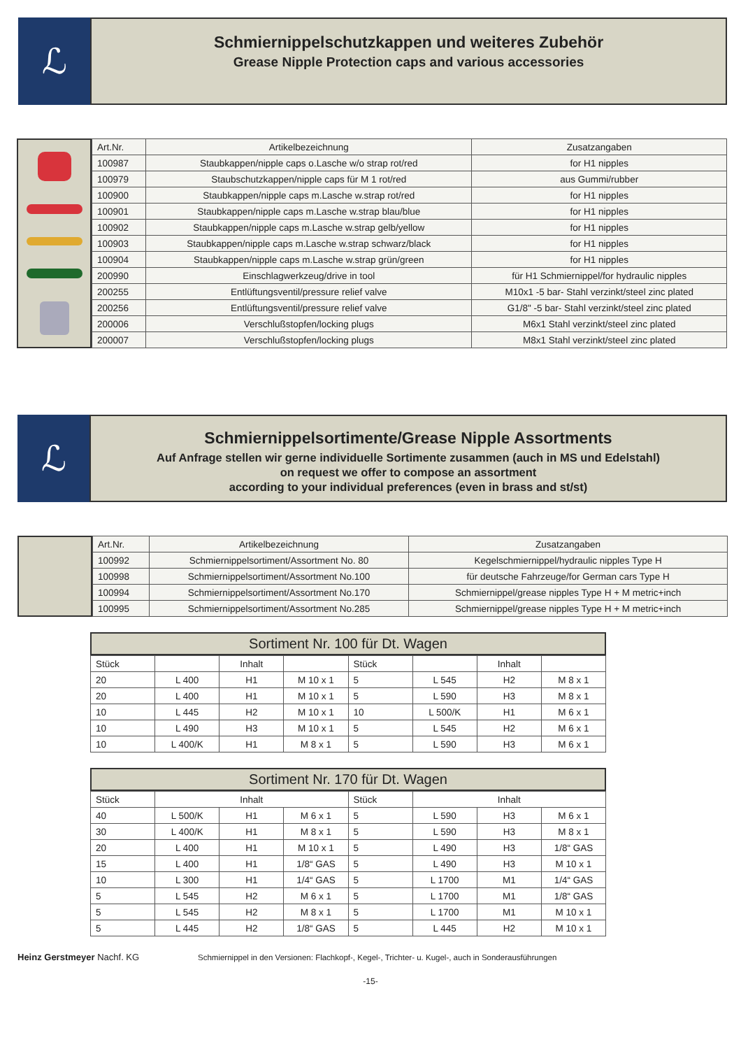ℒ
Schmiernippelschutzkappen und weiteres Zubehör
Grease Nipple Protection caps and various accessories
| Art.Nr. | Artikelbezeichnung | Zusatzangaben |
| --- | --- | --- |
| 100987 | Staubkappen/nipple caps o.Lasche w/o strap rot/red | for H1 nipples |
| 100979 | Staubschutzkappen/nipple caps für M 1 rot/red | aus Gummi/rubber |
| 100900 | Staubkappen/nipple caps m.Lasche w.strap rot/red | for H1 nipples |
| 100901 | Staubkappen/nipple caps m.Lasche w.strap blau/blue | for H1 nipples |
| 100902 | Staubkappen/nipple caps m.Lasche w.strap gelb/yellow | for H1 nipples |
| 100903 | Staubkappen/nipple caps m.Lasche w.strap schwarz/black | for H1 nipples |
| 100904 | Staubkappen/nipple caps m.Lasche w.strap grün/green | for H1 nipples |
| 200990 | Einschlagwerkzeug/drive in tool | für H1 Schmiernippel/for hydraulic nipples |
| 200255 | Entlüftungsventil/pressure relief valve | M10x1 -5 bar- Stahl verzinkt/steel zinc plated |
| 200256 | Entlüftungsventil/pressure relief valve | G1/8" -5 bar- Stahl verzinkt/steel zinc plated |
| 200006 | Verschlußstopfen/locking plugs | M6x1 Stahl verzinkt/steel zinc plated |
| 200007 | Verschlußstopfen/locking plugs | M8x1 Stahl verzinkt/steel zinc plated |
ℒ
Schmiernippelsortimente/Grease Nipple Assortments
Auf Anfrage stellen wir gerne individuelle Sortimente zusammen (auch in MS und Edelstahl)
on request we offer to compose an assortment
according to your individual preferences (even in brass and st/st)
| Art.Nr. | Artikelbezeichnung | Zusatzangaben |
| --- | --- | --- |
| 100992 | Schmiernippelsortiment/Assortment No. 80 | Kegelschmiernippel/hydraulic nipples Type H |
| 100998 | Schmiernippelsortiment/Assortment No.100 | für deutsche Fahrzeuge/for German cars Type H |
| 100994 | Schmiernippelsortiment/Assortment No.170 | Schmiernippel/grease nipples Type H + M metric+inch |
| 100995 | Schmiernippelsortiment/Assortment No.285 | Schmiernippel/grease nipples Type H + M metric+inch |
Sortiment Nr. 100 für Dt. Wagen
| Stück | | Inhalt | | Stück | | Inhalt | |
| --- | --- | --- | --- | --- | --- | --- | --- |
| 20 | L 400 | H1 | M 10 x 1 | 5 | L 545 | H2 | M 8 x 1 |
| 20 | L 400 | H1 | M 10 x 1 | 5 | L 590 | H3 | M 8 x 1 |
| 10 | L 445 | H2 | M 10 x 1 | 10 | L 500/K | H1 | M 6 x 1 |
| 10 | L 490 | H3 | M 10 x 1 | 5 | L 545 | H2 | M 6 x 1 |
| 10 | L 400/K | H1 | M 8 x 1 | 5 | L 590 | H3 | M 6 x 1 |
Sortiment Nr. 170 für Dt. Wagen
| Stück | Inhalt | | | Stück | Inhalt | | |
| --- | --- | --- | --- | --- | --- | --- | --- |
| 40 | L 500/K | H1 | M 6 x 1 | 5 | L 590 | H3 | M 6 x 1 |
| 30 | L 400/K | H1 | M 8 x 1 | 5 | L 590 | H3 | M 8 x 1 |
| 20 | L 400 | H1 | M 10 x 1 | 5 | L 490 | H3 | 1/8“ GAS |
| 15 | L 400 | H1 | 1/8“ GAS | 5 | L 490 | H3 | M 10 x 1 |
| 10 | L 300 | H1 | 1/4“ GAS | 5 | L 1700 | M1 | 1/4“ GAS |
| 5 | L 545 | H2 | M 6 x 1 | 5 | L 1700 | M1 | 1/8“ GAS |
| 5 | L 545 | H2 | M 8 x 1 | 5 | L 1700 | M1 | M 10 x 1 |
| 5 | L 445 | H2 | 1/8“ GAS | 5 | L 445 | H2 | M 10 x 1 |
Heinz Gerstmeyer Nachf. KG Schmiernippel in den Versionen: Flachkopf-, Kegel-, Trichter- u. Kugel-, auch in Sonderausführungen
-15-